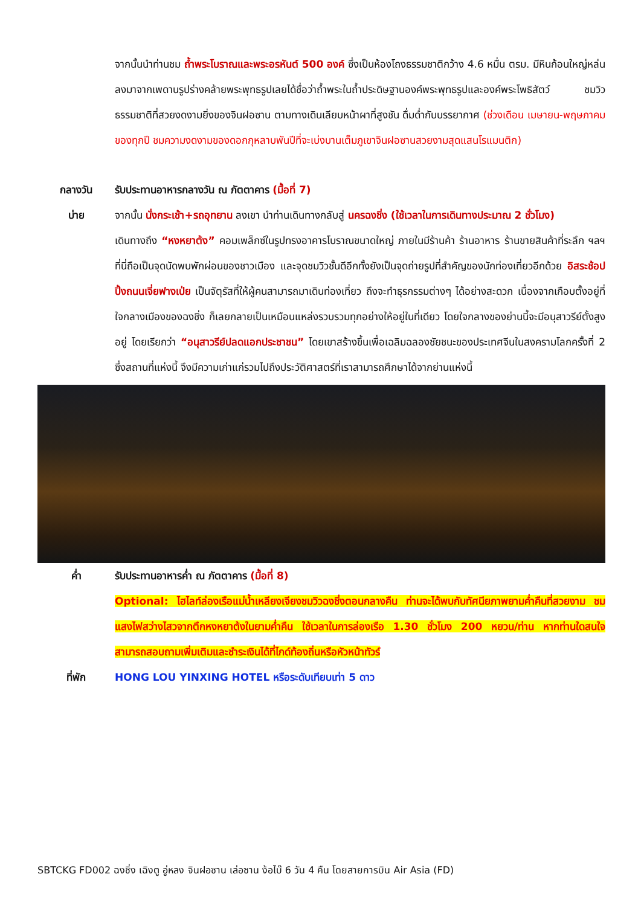จากนั้นนำท่านชม ถ้ำพระโบราณและพระอรหันต์ 500 องค์ ซึ่งเป็นห้องโถงธรรมชาติกว้าง 4.6 หมื่น ตรม. มีหินก้อนใหญ่หล่นลงมาจากเพดานรูปร่างคล้ายพระพุทธรูปเลยได้ชื่อว่าถ้ำพระในถ้ำประดิษฐานองค์พระพุทธรูปและองค์พระโพธิสัตว์ ชมวิวธรรมชาติที่สวยงดงามยิ่งของจินฝอซาน ตามทางเดินเลียบหน้าผาที่สูงชัน ดื่มด่ำกับบรรยากาศ (ช่วงเดือน เมษายน-พฤษภาคมของทุกปี ชมความงดงามของดอกกุหลาบพันปีที่จะเบ่งบานเต็มภูเขาจินฝอซานสวยงามสุดแสนโรแมนติก)
กลางวัน รับประทานอาหารกลางวัน ณ ภัตตาคาร (มื้อที่ 7)
บ่าย จากนั้น นั่งกระเช้า+รถอุทยาน ลงเขา นำท่านเดินทางกลับสู่ นครฉงชิ่ง (ใช้เวลาในการเดินทางประมาณ 2 ชั่วโมง)
เดินทางถึง “หงหยาต้ง” คอมเพล็กซ์ในรูปทรงอาคารโบราณขนาดใหญ่ ภายในมีร้านค้า ร้านอาหาร ร้านขายสินค้าที่ระลึก ฯลฯ ที่นี่ถือเป็นจุดนัดพบพักผ่อนของชาวเมือง และจุดชมวิวชั้นดีอีกทั้งยังเป็นจุดถ่ายรูปที่สำคัญของนักท่องเที่ยวอีกด้วย อิสระช้อปปิ้งถนนเจี่ยฟางเป่ย เป็นจัตุรัสที่ให้ผู้คนสามารถมาเดินท่องเที่ยว ถึงจะทำธุรกรรมต่างๆ ได้อย่างสะดวก เนื่องจากเกือบตั้งอยู่ที่ใจกลางเมืองของฉงชิ่ง ก็เลยกลายเป็นเหมือนแหล่งรวบรวมทุกอย่างให้อยู่ในที่เดียว โดยใจกลางของย่านนี้จะมีอนุสาวรีย์ตั้งสูงอยู่ โดยเรียกว่า “อนุสาวรีย์ปลดแอกประชาชน” โดยเขาสร้างขึ้นเพื่อเฉลิมฉลองชัยชนะของประเทศจีนในสงครามโลกครั้งที่ 2 ซึ่งสถานที่แห่งนี้ จึงมีความเก่าแก่รวมไปถึงประวัติศาสตร์ที่เราสามารถศึกษาได้จากย่านแห่งนี้
ค่ำ รับประทานอาหารค่ำ ณ ภัตตาคาร (มื้อที่ 8)
Optional: ไฮไลท์ล่องเรือแม่น้ำเหลียงเจียงชมวิวฉงชิ่งตอนกลางคืน ท่านจะได้พบกับทัศนียภาพยามค่ำคืนที่สวยงาม ชมแสงไฟสว่างไสวจากตึกหงหยาต้งในยามค่ำคืน ใช้เวลาในการล่องเรือ 1.30 ชั่วโมง 200 หยวน/ท่าน หากท่านใดสนใจ สามารถสอบถามเพิ่มเติมและชำระเงินได้ที่ไกด์ท้องถิ่นหรือหัวหน้าทัวร์
ที่พัก HONG LOU YINXING HOTEL หรือระดับเทียบเท่า 5 ดาว
SBTCKG FD002 ฉงชิ่ง เฉิงตู อู่หลง จินฝอซาน เล่อซาน ง้อไบ๊ 6 วัน 4 คืน โดยสายการบิน Air Asia (FD)